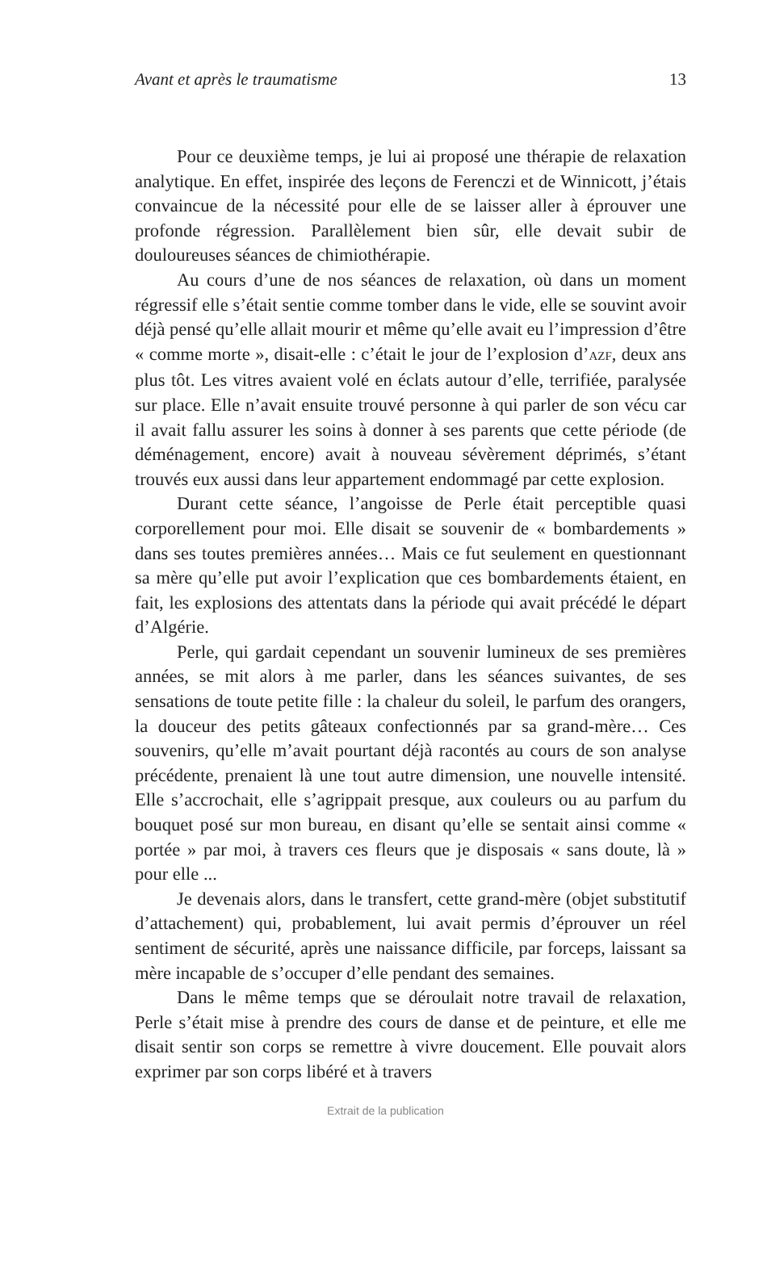Avant et après le traumatisme 13
Pour ce deuxième temps, je lui ai proposé une thérapie de relaxation analytique. En effet, inspirée des leçons de Ferenczi et de Winnicott, j’étais convaincue de la nécessité pour elle de se laisser aller à éprouver une profonde régression. Parallèlement bien sûr, elle devait subir de douloureuses séances de chimiothérapie.
Au cours d’une de nos séances de relaxation, où dans un moment régressif elle s’était sentie comme tomber dans le vide, elle se souvint avoir déjà pensé qu’elle allait mourir et même qu’elle avait eu l’impression d’être « comme morte », disait-elle : c’était le jour de l’explosion d’AZF, deux ans plus tôt. Les vitres avaient volé en éclats autour d’elle, terrifiée, paralysée sur place. Elle n’avait ensuite trouvé personne à qui parler de son vécu car il avait fallu assurer les soins à donner à ses parents que cette période (de déménagement, encore) avait à nouveau sévèrement déprimés, s’étant trouvés eux aussi dans leur appartement endommagé par cette explosion.
Durant cette séance, l’angoisse de Perle était perceptible quasi corporellement pour moi. Elle disait se souvenir de « bombardements » dans ses toutes premières années… Mais ce fut seulement en questionnant sa mère qu’elle put avoir l’explication que ces bombardements étaient, en fait, les explosions des attentats dans la période qui avait précédé le départ d’Algérie.
Perle, qui gardait cependant un souvenir lumineux de ses premières années, se mit alors à me parler, dans les séances suivantes, de ses sensations de toute petite fille : la chaleur du soleil, le parfum des orangers, la douceur des petits gâteaux confectionnés par sa grand-mère… Ces souvenirs, qu’elle m’avait pourtant déjà racontés au cours de son analyse précédente, prenaient là une tout autre dimension, une nouvelle intensité. Elle s’accrochait, elle s’agrippait presque, aux couleurs ou au parfum du bouquet posé sur mon bureau, en disant qu’elle se sentait ainsi comme « portée » par moi, à travers ces fleurs que je disposais « sans doute, là » pour elle ...
Je devenais alors, dans le transfert, cette grand-mère (objet substitutif d’attachement) qui, probablement, lui avait permis d’éprouver un réel sentiment de sécurité, après une naissance difficile, par forceps, laissant sa mère incapable de s’occuper d’elle pendant des semaines.
Dans le même temps que se déroulait notre travail de relaxation, Perle s’était mise à prendre des cours de danse et de peinture, et elle me disait sentir son corps se remettre à vivre doucement. Elle pouvait alors exprimer par son corps libéré et à travers
Extrait de la publication